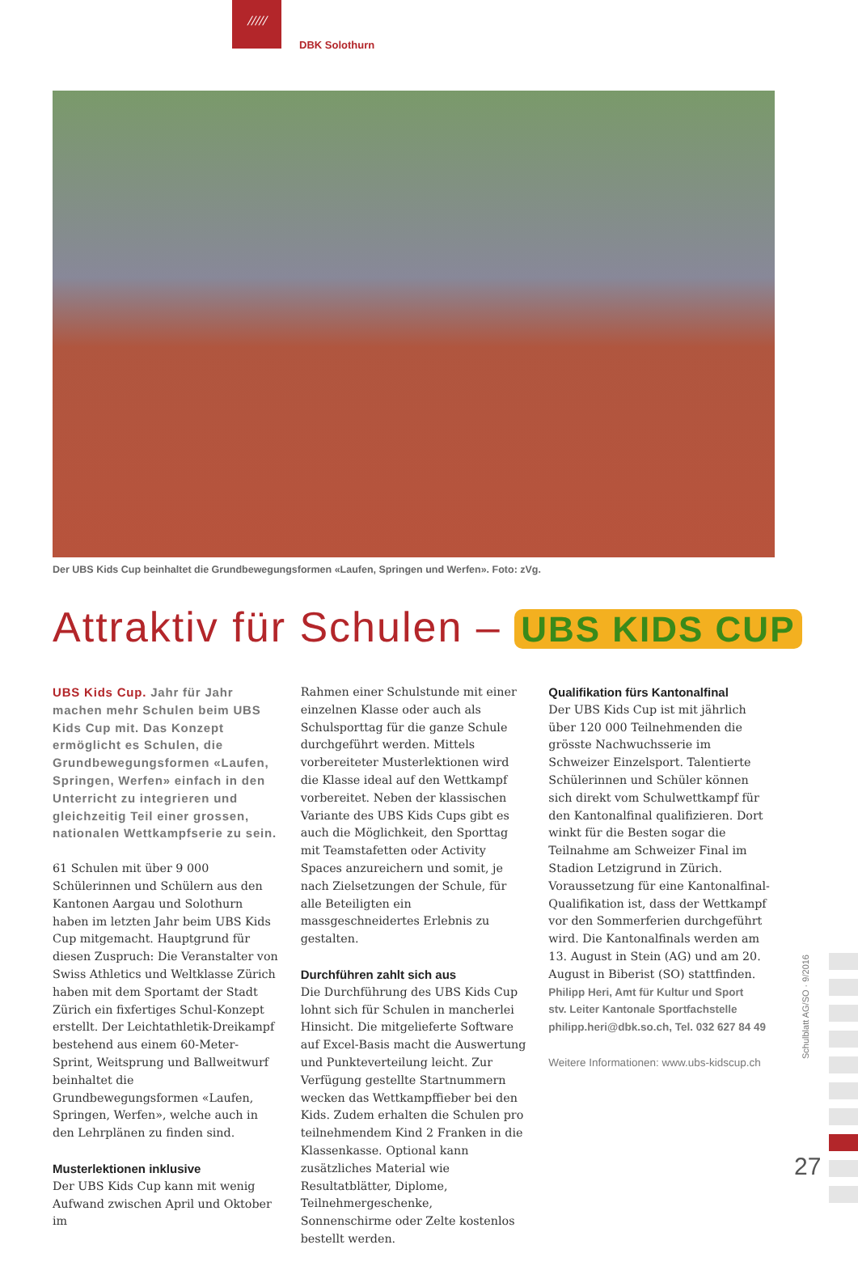/////
DBK Solothurn
Der UBS Kids Cup beinhaltet die Grundbewegungsformen «Laufen, Springen und Werfen». Foto: zVg.
Attraktiv für Schulen – UBS KIDS CUP
UBS Kids Cup. Jahr für Jahr machen mehr Schulen beim UBS Kids Cup mit. Das Konzept ermöglicht es Schulen, die Grundbewegungsformen «Laufen, Springen, Werfen» einfach in den Unterricht zu integrieren und gleichzeitig Teil einer grossen, nationalen Wettkampfserie zu sein.
61 Schulen mit über 9 000 Schülerinnen und Schülern aus den Kantonen Aargau und Solothurn haben im letzten Jahr beim UBS Kids Cup mitgemacht. Hauptgrund für diesen Zuspruch: Die Veranstalter von Swiss Athletics und Weltklasse Zürich haben mit dem Sportamt der Stadt Zürich ein fixfertiges Schul-Konzept erstellt. Der Leichtathletik-Dreikampf bestehend aus einem 60-Meter-Sprint, Weitsprung und Ballweitwurf beinhaltet die Grundbewegungsformen «Laufen, Springen, Werfen», welche auch in den Lehrplänen zu finden sind.
Musterlektionen inklusive
Der UBS Kids Cup kann mit wenig Aufwand zwischen April und Oktober im
Rahmen einer Schulstunde mit einer einzelnen Klasse oder auch als Schulsporttag für die ganze Schule durchgeführt werden. Mittels vorbereiteter Musterlektionen wird die Klasse ideal auf den Wettkampf vorbereitet. Neben der klassischen Variante des UBS Kids Cups gibt es auch die Möglichkeit, den Sporttag mit Teamstafetten oder Activity Spaces anzureichern und somit, je nach Zielsetzungen der Schule, für alle Beteiligten ein massgeschneidertes Erlebnis zu gestalten.
Durchführen zahlt sich aus
Die Durchführung des UBS Kids Cup lohnt sich für Schulen in mancherlei Hinsicht. Die mitgelieferte Software auf Excel-Basis macht die Auswertung und Punkteverteilung leicht. Zur Verfügung gestellte Startnummern wecken das Wettkampffieber bei den Kids. Zudem erhalten die Schulen pro teilnehmendem Kind 2 Franken in die Klassenkasse. Optional kann zusätzliches Material wie Resultatblätter, Diplome, Teilnehmergeschenke, Sonnenschirme oder Zelte kostenlos bestellt werden.
Qualifikation fürs Kantonalfinal
Der UBS Kids Cup ist mit jährlich über 120 000 Teilnehmenden die grösste Nachwuchsserie im Schweizer Einzelsport. Talentierte Schülerinnen und Schüler können sich direkt vom Schulwettkampf für den Kantonalfinal qualifizieren. Dort winkt für die Besten sogar die Teilnahme am Schweizer Final im Stadion Letzigrund in Zürich. Voraussetzung für eine Kantonalfinal-Qualifikation ist, dass der Wettkampf vor den Sommerferien durchgeführt wird. Die Kantonalfinals werden am 13. August in Stein (AG) und am 20. August in Biberist (SO) stattfinden.
Philipp Heri, Amt für Kultur und Sport
stv. Leiter Kantonale Sportfachstelle
philipp.heri@dbk.so.ch, Tel. 032 627 84 49
Weitere Informationen: www.ubs-kidscup.ch
Schulblatt AG/SO · 9/2016
27